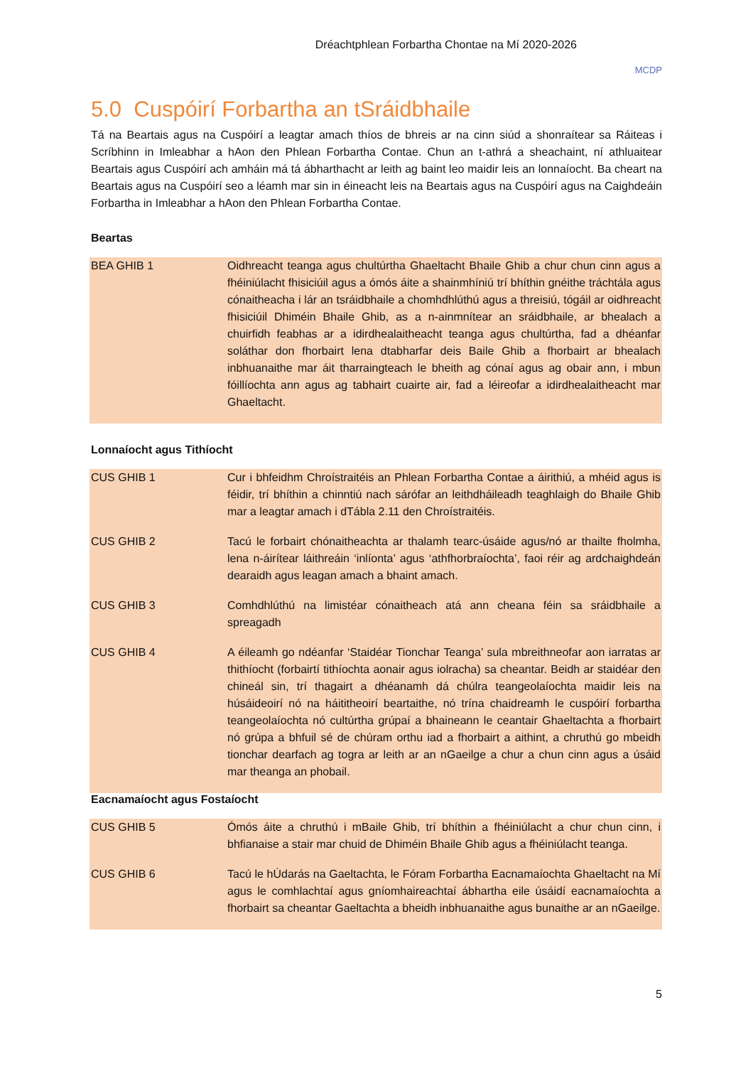Dréachtphlean Forbartha Chontae na Mí 2020-2026
MCDP
5.0 Cuspóirí Forbartha an tSráidbhaile
Tá na Beartais agus na Cuspóirí a leagtar amach thíos de bhreis ar na cinn siúd a shonraítear sa Ráiteas i Scríbhinn in Imleabhar a hAon den Phlean Forbartha Contae. Chun an t-athrá a sheachaint, ní athluaitear Beartais agus Cuspóirí ach amháin má tá ábharthacht ar leith ag baint leo maidir leis an lonnaíocht. Ba cheart na Beartais agus na Cuspóirí seo a léamh mar sin in éineacht leis na Beartais agus na Cuspóirí agus na Caighdeáin Forbartha in Imleabhar a hAon den Phlean Forbartha Contae.
Beartas
| BEA GHIB 1 | Oidhreacht teanga agus chultúrtha Ghaeltacht Bhaile Ghib a chur chun cinn agus a fhéiniúlacht fhisiciúil agus a ómós áite a shainmhíniú trí bhíthin gnéithe tráchtála agus cónaitheacha i lár an tsráidbhaile a chomhdhlúthú agus a threisiú, tógáil ar oidhreacht fhisiciúil Dhiméin Bhaile Ghib, as a n-ainmnítear an sráidbhaile, ar bhealach a chuirfidh feabhas ar a idirdhealaitheacht teanga agus chultúrtha, fad a dhéanfar soláthar don fhorbairt lena dtabharfar deis Baile Ghib a fhorbairt ar bhealach inbhuanaithe mar áit tharraingteach le bheith ag cónaí agus ag obair ann, i mbun fóillíochta ann agus ag tabhairt cuairte air, fad a léireofar a idirdhealaitheacht mar Ghaeltacht. |
Lonnaíocht agus Tithíocht
| CUS GHIB 1 | Cur i bhfeidhm Chroístraitéis an Phlean Forbartha Contae a áirithiú, a mhéid agus is féidir, trí bhíthin a chinntiú nach sárófar an leithdháileadh teaghlaigh do Bhaile Ghib mar a leagtar amach i dTábla 2.11 den Chroístraitéis. |
| CUS GHIB 2 | Tacú le forbairt chónaitheachta ar thalamh tearc-úsáide agus/nó ar thailte fholmha, lena n-áirítear láithreáin ‘inlíonta’ agus ‘athfhorbraíochta’, faoi réir ag ardchaighdeán dearaidh agus leagan amach a bhaint amach. |
| CUS GHIB 3 | Comhdhlúthú na limistéar cónaitheach atá ann cheana féin sa sráidbhaile a spreagadh |
| CUS GHIB 4 | A éileamh go ndéanfar ‘Staidéar Tionchar Teanga’ sula mbreithneofar aon iarratas ar thithíocht (forbairtí tithíochta aonair agus iolracha) sa cheantar. Beidh ar staidéar den chineál sin, trí thagairt a dhéanamh dá chúlra teangeolaíochta maidir leis na húsáideoirí nó na háititheoirí beartaithe, nó trína chaidreamh le cuspóirí forbartha teangeolaíochta nó cultúrtha grúpaí a bhaineann le ceantair Ghaeltachta a fhorbairt nó grúpa a bhfuil sé de chúram orthu iad a fhorbairt a aithint, a chruthú go mbeidh tionchar dearfach ag togra ar leith ar an nGaeilge a chur a chun cinn agus a úsáid mar theanga an phobail. |
Eacnamaíocht agus Fostaíocht
| CUS GHIB 5 | Ómós áite a chruthú i mBaile Ghib, trí bhíthin a fhéiniúlacht a chur chun cinn, i bhfianaise a stair mar chuid de Dhiméin Bhaile Ghib agus a fhéiniúlacht teanga. |
| CUS GHIB 6 | Tacú le hÚdarás na Gaeltachta, le Fóram Forbartha Eacnamaíochta Ghaeltacht na Mí agus le comhlachtaí agus gníomhaireachtaí ábhartha eile úsáidí eacnamaíochta a fhorbairt sa cheantar Gaeltachta a bheidh inbhuanaithe agus bunaithe ar an nGaeilge. |
5